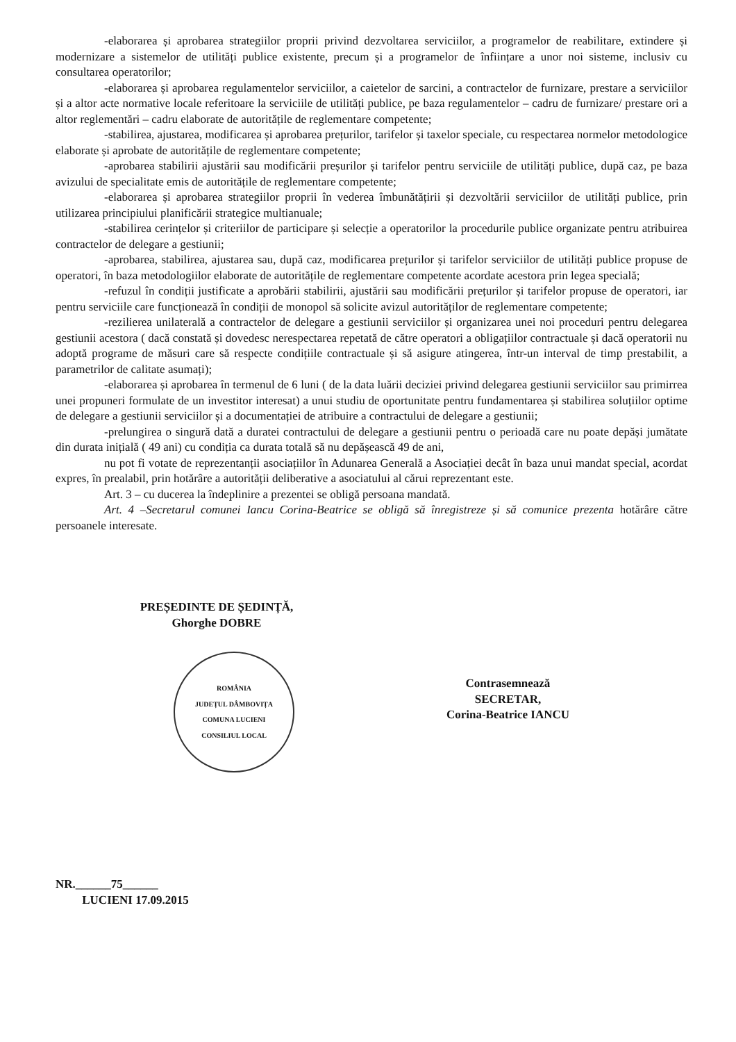-elaborarea și aprobarea strategiilor proprii privind dezvoltarea serviciilor, a programelor de reabilitare, extindere și modernizare a sistemelor de utilități publice existente, precum și a programelor de înființare a unor noi sisteme, inclusiv cu consultarea operatorilor;
-elaborarea și aprobarea regulamentelor serviciilor, a caietelor de sarcini, a contractelor de furnizare, prestare a serviciilor și a altor acte normative locale referitoare la serviciile de utilități publice, pe baza regulamentelor – cadru de furnizare/ prestare ori a altor reglementări – cadru elaborate de autoritățile de reglementare competente;
-stabilirea, ajustarea, modificarea și aprobarea prețurilor, tarifelor și taxelor speciale, cu respectarea normelor metodologice elaborate și aprobate de autoritățile de reglementare competente;
-aprobarea stabilirii ajustării sau modificării preșurilor și tarifelor pentru serviciile de utilități publice, după caz, pe baza avizului de specialitate emis de autoritățile de reglementare competente;
-elaborarea și aprobarea strategiilor proprii în vederea îmbunătățirii și dezvoltării serviciilor de utilități publice, prin utilizarea principiului planificării strategice multianuale;
-stabilirea cerințelor și criteriilor de participare și selecție a operatorilor la procedurile publice organizate pentru atribuirea contractelor de delegare a gestiunii;
-aprobarea, stabilirea, ajustarea sau, după caz, modificarea prețurilor și tarifelor serviciilor de utilități publice propuse de operatori, în baza metodologiilor elaborate de autoritățile de reglementare competente acordate acestora prin legea specială;
-refuzul în condiții justificate a aprobării stabilirii, ajustării sau modificării prețurilor și tarifelor propuse de operatori, iar pentru serviciile care funcționează în condiții de monopol să solicite avizul autorităților de reglementare competente;
-rezilierea unilaterală a contractelor de delegare a gestiunii serviciilor și organizarea unei noi proceduri pentru delegarea gestiunii acestora ( dacă constată și dovedesc nerespectarea repetată de către operatori a obligațiilor contractuale și dacă operatorii nu adoptă programe de măsuri care să respecte condițiile contractuale și să asigure atingerea, într-un interval de timp prestabilit, a parametrilor de calitate asumați);
-elaborarea și aprobarea în termenul de 6 luni ( de la data luării deciziei privind delegarea gestiunii serviciilor sau primirrea unei propuneri formulate de un investitor interesat) a unui studiu de oportunitate pentru fundamentarea și stabilirea soluțiilor optime de delegare a gestiunii serviciilor și a documentației de atribuire a contractului de delegare a gestiunii;
-prelungirea o singură dată a duratei contractului de delegare a gestiunii pentru o perioadă care nu poate depăși jumătate din durata inițială ( 49 ani) cu condiția ca durata totală să nu depășească 49 de ani,
nu pot fi votate de reprezentanții asociațiilor în Adunarea Generală a Asociației decât în baza unui mandat special, acordat expres, în prealabil, prin hotărâre a autorității deliberative a asociatului al cărui reprezentant este.
Art. 3 – cu ducerea la îndeplinire a prezentei se obligă persoana mandată.
Art. 4 –Secretarul comunei Iancu Corina-Beatrice se obligă să înregistreze și să comunice prezenta hotărâre către persoanele interesate.
PREȘEDINTE DE ȘEDINȚĂ,
Ghorghe DOBRE
ROMÂNIA
JUDEȚUL DÂMBOVIȚA
COMUNA LUCIENI
CONSILIUL LOCAL
Contrasemnează
SECRETAR,
Corina-Beatrice IANCU
NR.______75______
LUCIENI 17.09.2015